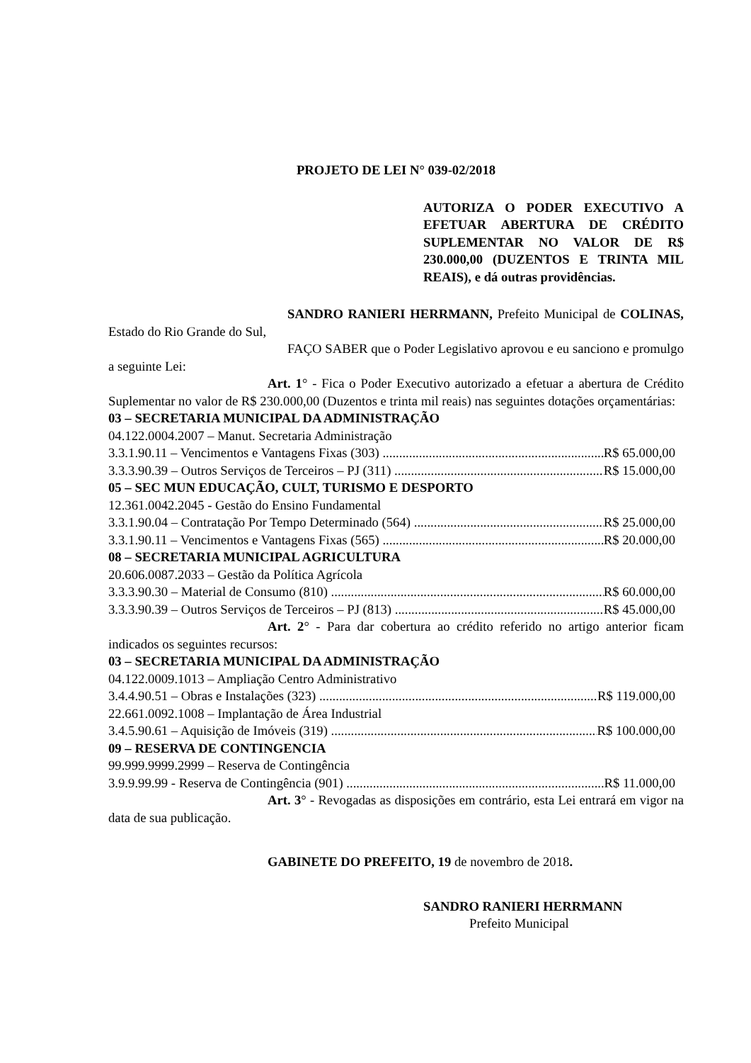PROJETO DE LEI N° 039-02/2018
AUTORIZA O PODER EXECUTIVO A EFETUAR ABERTURA DE CRÉDITO SUPLEMENTAR NO VALOR DE R$ 230.000,00 (DUZENTOS E TRINTA MIL REAIS), e dá outras providências.
SANDRO RANIERI HERRMANN, Prefeito Municipal de COLINAS, Estado do Rio Grande do Sul,
FAÇO SABER que o Poder Legislativo aprovou e eu sanciono e promulgo a seguinte Lei:
Art. 1° - Fica o Poder Executivo autorizado a efetuar a abertura de Crédito Suplementar no valor de R$ 230.000,00 (Duzentos e trinta mil reais) nas seguintes dotações orçamentárias:
03 – SECRETARIA MUNICIPAL DA ADMINISTRAÇÃO
04.122.0004.2007 – Manut. Secretaria Administração
3.3.1.90.11 – Vencimentos e Vantagens Fixas (303) R$ 65.000,00
3.3.3.90.39 – Outros Serviços de Terceiros – PJ (311) R$ 15.000,00
05 – SEC MUN EDUCAÇÃO, CULT, TURISMO E DESPORTO
12.361.0042.2045 - Gestão do Ensino Fundamental
3.3.1.90.04 – Contratação Por Tempo Determinado (564) R$ 25.000,00
3.3.1.90.11 – Vencimentos e Vantagens Fixas (565) R$ 20.000,00
08 – SECRETARIA MUNICIPAL AGRICULTURA
20.606.0087.2033 – Gestão da Política Agrícola
3.3.3.90.30 – Material de Consumo (810) R$ 60.000,00
3.3.3.90.39 – Outros Serviços de Terceiros – PJ (813) R$ 45.000,00
Art. 2° - Para dar cobertura ao crédito referido no artigo anterior ficam indicados os seguintes recursos:
03 – SECRETARIA MUNICIPAL DA ADMINISTRAÇÃO
04.122.0009.1013 – Ampliação Centro Administrativo
3.4.4.90.51 – Obras e Instalações (323) R$ 119.000,00
22.661.0092.1008 – Implantação de Área Industrial
3.4.5.90.61 – Aquisição de Imóveis (319) R$ 100.000,00
09 – RESERVA DE CONTINGENCIA
99.999.9999.2999 – Reserva de Contingência
3.9.9.99.99 - Reserva de Contingência (901) R$ 11.000,00
Art. 3° - Revogadas as disposições em contrário, esta Lei entrará em vigor na data de sua publicação.
GABINETE DO PREFEITO, 19 de novembro de 2018.
SANDRO RANIERI HERRMANN
Prefeito Municipal